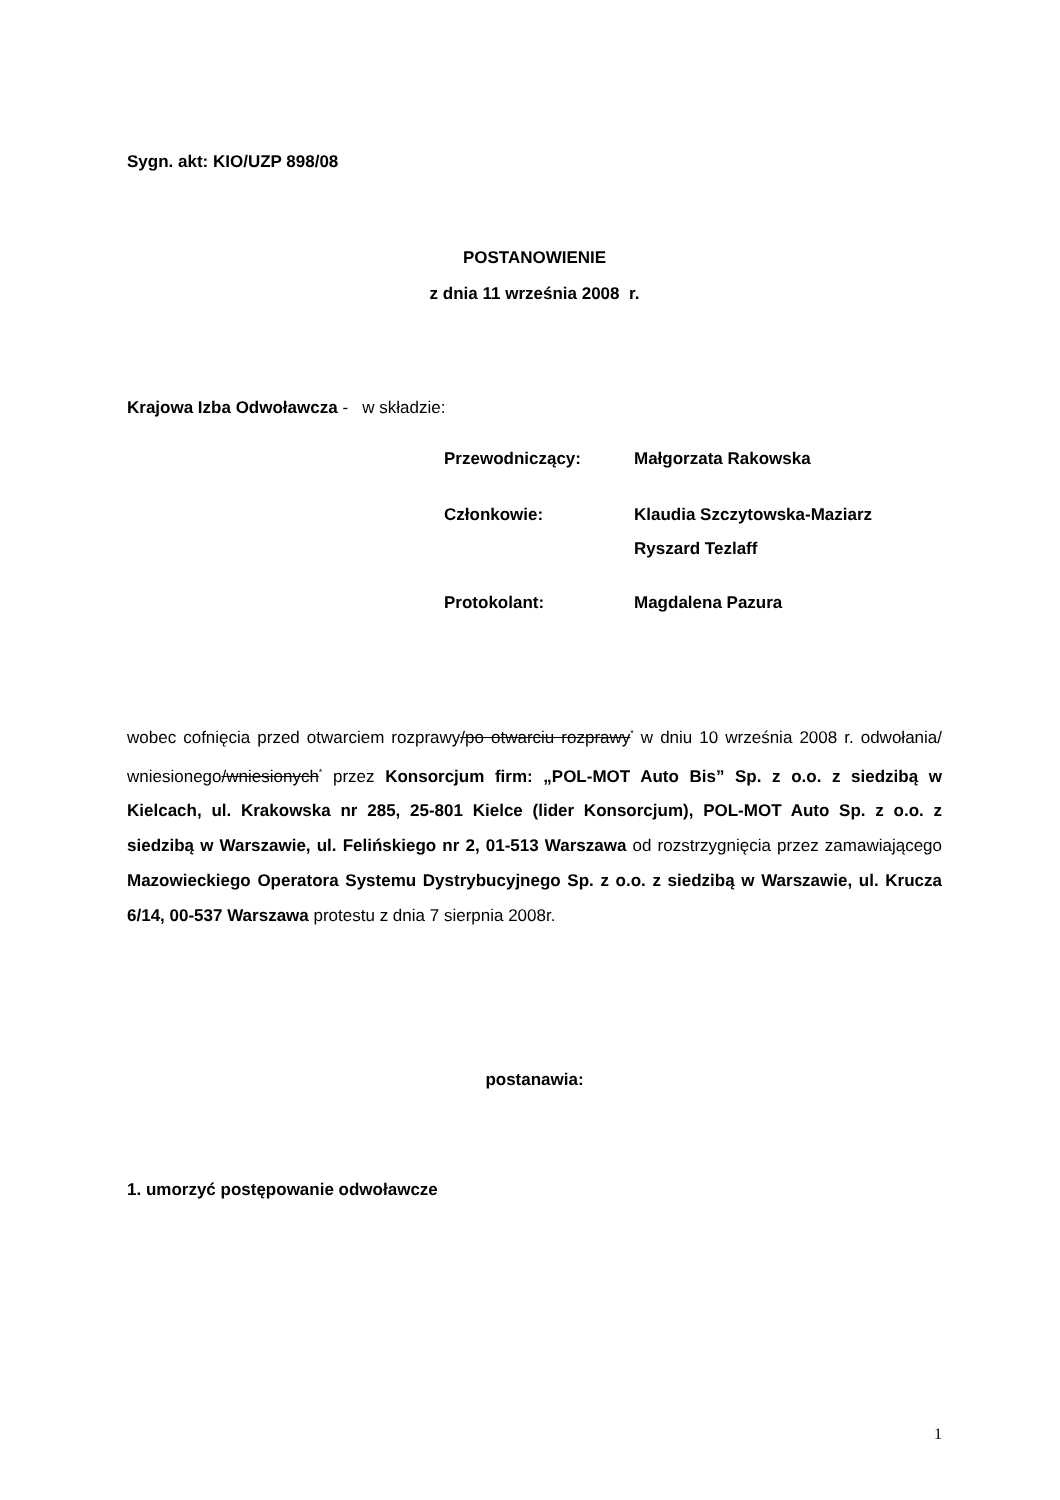Sygn. akt: KIO/UZP 898/08
POSTANOWIENIE
z dnia 11 września 2008 r.
Krajowa Izba Odwoławcza - w składzie:
| Przewodniczący: | Małgorzata Rakowska |
| Członkowie: | Klaudia Szczytowska-Maziarz Ryszard Tezlaff |
| Protokolant: | Magdalena Pazura |
wobec cofnięcia przed otwarciem rozprawy/po otwarciu rozprawy<sup>*</sup> w dniu 10 września 2008 r. odwołania/ wniesionego/wniesionych<sup>*</sup> przez Konsorcjum firm: „POL-MOT Auto Bis” Sp. z o.o. z siedzibą w Kielcach, ul. Krakowska nr 285, 25-801 Kielce (lider Konsorcjum), POL-MOT Auto Sp. z o.o. z siedzibą w Warszawie, ul. Felińskiego nr 2, 01-513 Warszawa od rozstrzygnięcia przez zamawiającego Mazowieckiego Operatora Systemu Dystrybucyjnego Sp. z o.o. z siedzibą w Warszawie, ul. Krucza 6/14, 00-537 Warszawa protestu z dnia 7 sierpnia 2008r.
postanawia:
1. umorzyć postępowanie odwoławcze
1